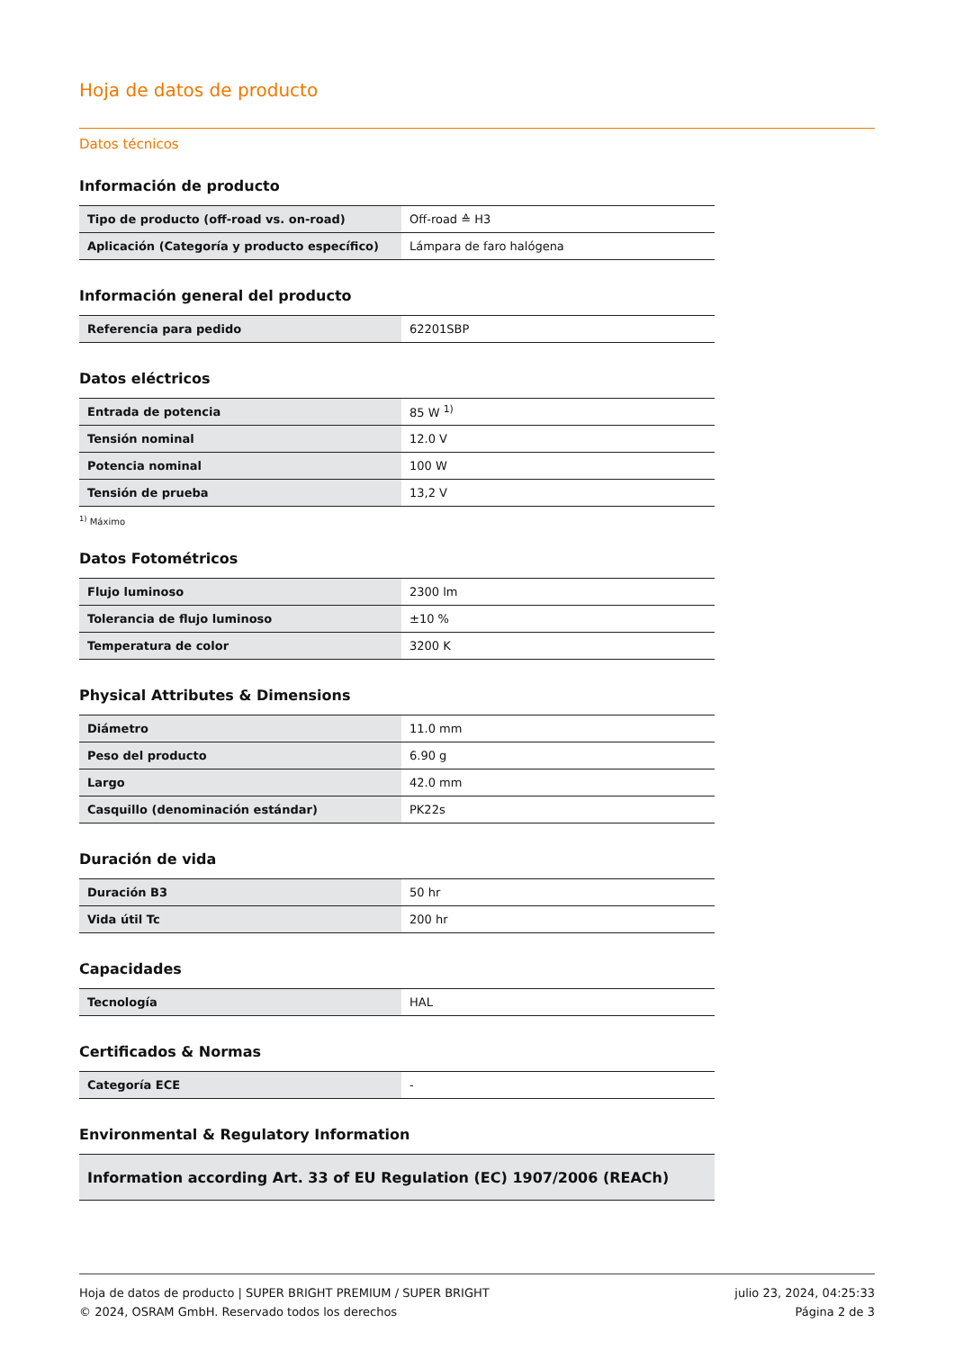Hoja de datos de producto
Datos técnicos
Información de producto
| Tipo de producto (off-road vs. on-road) | Off-road ≙ H3 |
| Aplicación (Categoría y producto específico) | Lámpara de faro halógena |
Información general del producto
| Referencia para pedido | 62201SBP |
Datos eléctricos
| Entrada de potencia | 85 W <sup>1)</sup> |
| Tensión nominal | 12.0 V |
| Potencia nominal | 100 W |
| Tensión de prueba | 13,2 V |
<sup>1)</sup> Máximo
Datos Fotométricos
| Flujo luminoso | 2300 lm |
| Tolerancia de flujo luminoso | ±10 % |
| Temperatura de color | 3200 K |
Physical Attributes & Dimensions
| Diámetro | 11.0 mm |
| Peso del producto | 6.90 g |
| Largo | 42.0 mm |
| Casquillo (denominación estándar) | PK22s |
Duración de vida
| Duración B3 | 50 hr |
| Vida útil Tc | 200 hr |
Capacidades
| Tecnología | HAL |
Certificados & Normas
| Categoría ECE | - |
Environmental & Regulatory Information
| Information according Art. 33 of EU Regulation (EC) 1907/2006 (REACh) |
Hoja de datos de producto | SUPER BRIGHT PREMIUM / SUPER BRIGHT
© 2024, OSRAM GmbH. Reservado todos los derechos
julio 23, 2024, 04:25:33
Página 2 de 3